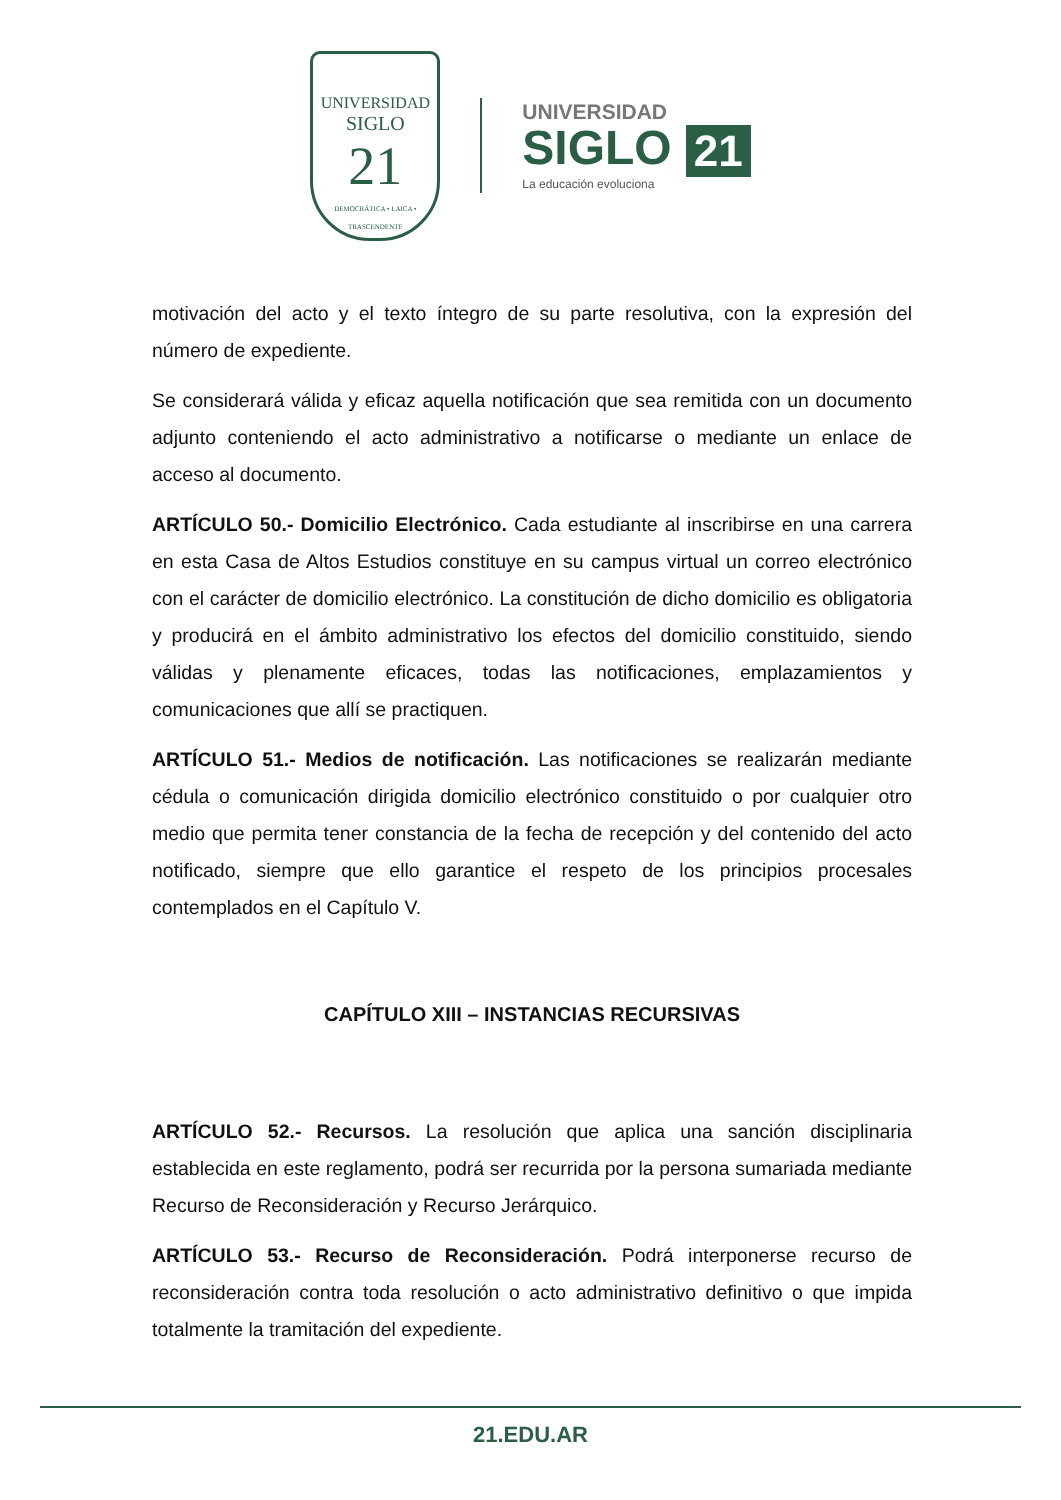UNIVERSIDAD
SIGLO
21
DEMOCRÁTICA • LAICA • TRASCENDENTE
UNIVERSIDAD
SIGLO 21
La educación evoluciona
motivación del acto y el texto íntegro de su parte resolutiva, con la expresión del número de expediente.
Se considerará válida y eficaz aquella notificación que sea remitida con un documento adjunto conteniendo el acto administrativo a notificarse o mediante un enlace de acceso al documento.
ARTÍCULO 50.- Domicilio Electrónico. Cada estudiante al inscribirse en una carrera en esta Casa de Altos Estudios constituye en su campus virtual un correo electrónico con el carácter de domicilio electrónico. La constitución de dicho domicilio es obligatoria y producirá en el ámbito administrativo los efectos del domicilio constituido, siendo válidas y plenamente eficaces, todas las notificaciones, emplazamientos y comunicaciones que allí se practiquen.
ARTÍCULO 51.- Medios de notificación. Las notificaciones se realizarán mediante cédula o comunicación dirigida domicilio electrónico constituido o por cualquier otro medio que permita tener constancia de la fecha de recepción y del contenido del acto notificado, siempre que ello garantice el respeto de los principios procesales contemplados en el Capítulo V.
CAPÍTULO XIII – INSTANCIAS RECURSIVAS
ARTÍCULO 52.- Recursos. La resolución que aplica una sanción disciplinaria establecida en este reglamento, podrá ser recurrida por la persona sumariada mediante Recurso de Reconsideración y Recurso Jerárquico.
ARTÍCULO 53.- Recurso de Reconsideración. Podrá interponerse recurso de reconsideración contra toda resolución o acto administrativo definitivo o que impida totalmente la tramitación del expediente.
21.EDU.AR